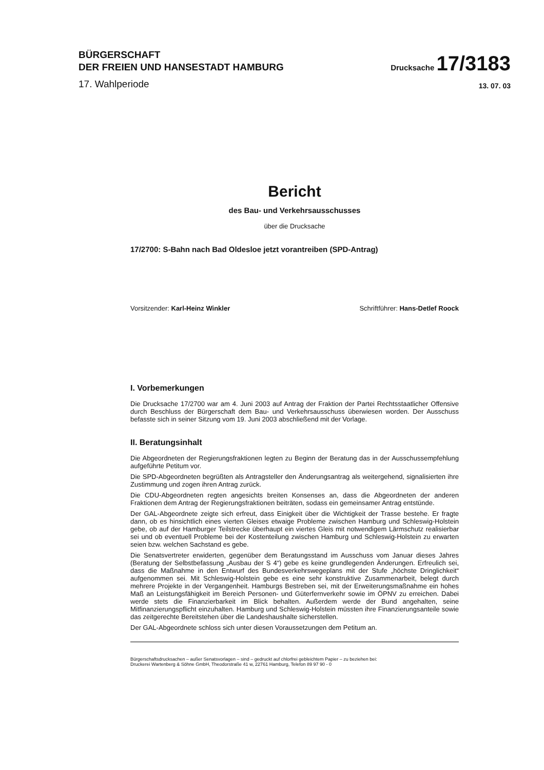BÜRGERSCHAFT
DER FREIEN UND HANSESTADT HAMBURG
Drucksache 17/3183
17. Wahlperiode
13. 07. 03
Bericht
des Bau- und Verkehrsausschusses
über die Drucksache
17/2700: S-Bahn nach Bad Oldesloe jetzt vorantreiben (SPD-Antrag)
Vorsitzender: Karl-Heinz Winkler Schriftführer: Hans-Detlef Roock
I. Vorbemerkungen
Die Drucksache 17/2700 war am 4. Juni 2003 auf Antrag der Fraktion der Partei Rechtsstaatlicher Offensive durch Beschluss der Bürgerschaft dem Bau- und Verkehrsausschuss überwiesen worden. Der Ausschuss befasste sich in seiner Sitzung vom 19. Juni 2003 abschließend mit der Vorlage.
II. Beratungsinhalt
Die Abgeordneten der Regierungsfraktionen legten zu Beginn der Beratung das in der Ausschussempfehlung aufgeführte Petitum vor.
Die SPD-Abgeordneten begrüßten als Antragsteller den Änderungsantrag als weitergehend, signalisierten ihre Zustimmung und zogen ihren Antrag zurück.
Die CDU-Abgeordneten regten angesichts breiten Konsenses an, dass die Abgeordneten der anderen Fraktionen dem Antrag der Regierungsfraktionen beiträten, sodass ein gemeinsamer Antrag entstünde.
Der GAL-Abgeordnete zeigte sich erfreut, dass Einigkeit über die Wichtigkeit der Trasse bestehe. Er fragte dann, ob es hinsichtlich eines vierten Gleises etwaige Probleme zwischen Hamburg und Schleswig-Holstein gebe, ob auf der Hamburger Teilstrecke überhaupt ein viertes Gleis mit notwendigem Lärmschutz realisierbar sei und ob eventuell Probleme bei der Kostenteilung zwischen Hamburg und Schleswig-Holstein zu erwarten seien bzw. welchen Sachstand es gebe.
Die Senatsvertreter erwiderten, gegenüber dem Beratungsstand im Ausschuss vom Januar dieses Jahres (Beratung der Selbstbefassung „Ausbau der S 4“) gebe es keine grundlegenden Änderungen. Erfreulich sei, dass die Maßnahme in den Entwurf des Bundesverkehrswegeplans mit der Stufe „höchste Dringlichkeit“ aufgenommen sei. Mit Schleswig-Holstein gebe es eine sehr konstruktive Zusammenarbeit, belegt durch mehrere Projekte in der Vergangenheit. Hamburgs Bestreben sei, mit der Erweiterungsmaßnahme ein hohes Maß an Leistungsfähigkeit im Bereich Personen- und Güterfernverkehr sowie im ÖPNV zu erreichen. Dabei werde stets die Finanzierbarkeit im Blick behalten. Außerdem werde der Bund angehalten, seine Mitfinanzierungspflicht einzuhalten. Hamburg und Schleswig-Holstein müssten ihre Finanzierungsanteile sowie das zeitgerechte Bereitstehen über die Landeshaushalte sicherstellen.
Der GAL-Abgeordnete schloss sich unter diesen Voraussetzungen dem Petitum an.
Bürgerschaftsdrucksachen – außer Senatsvorlagen – sind – gedruckt auf chlorfrei gebleichtem Papier – zu beziehen bei:
Druckerei Wartenberg & Söhne GmbH, Theodorstraße 41 w, 22761 Hamburg, Telefon 89 97 90 - 0